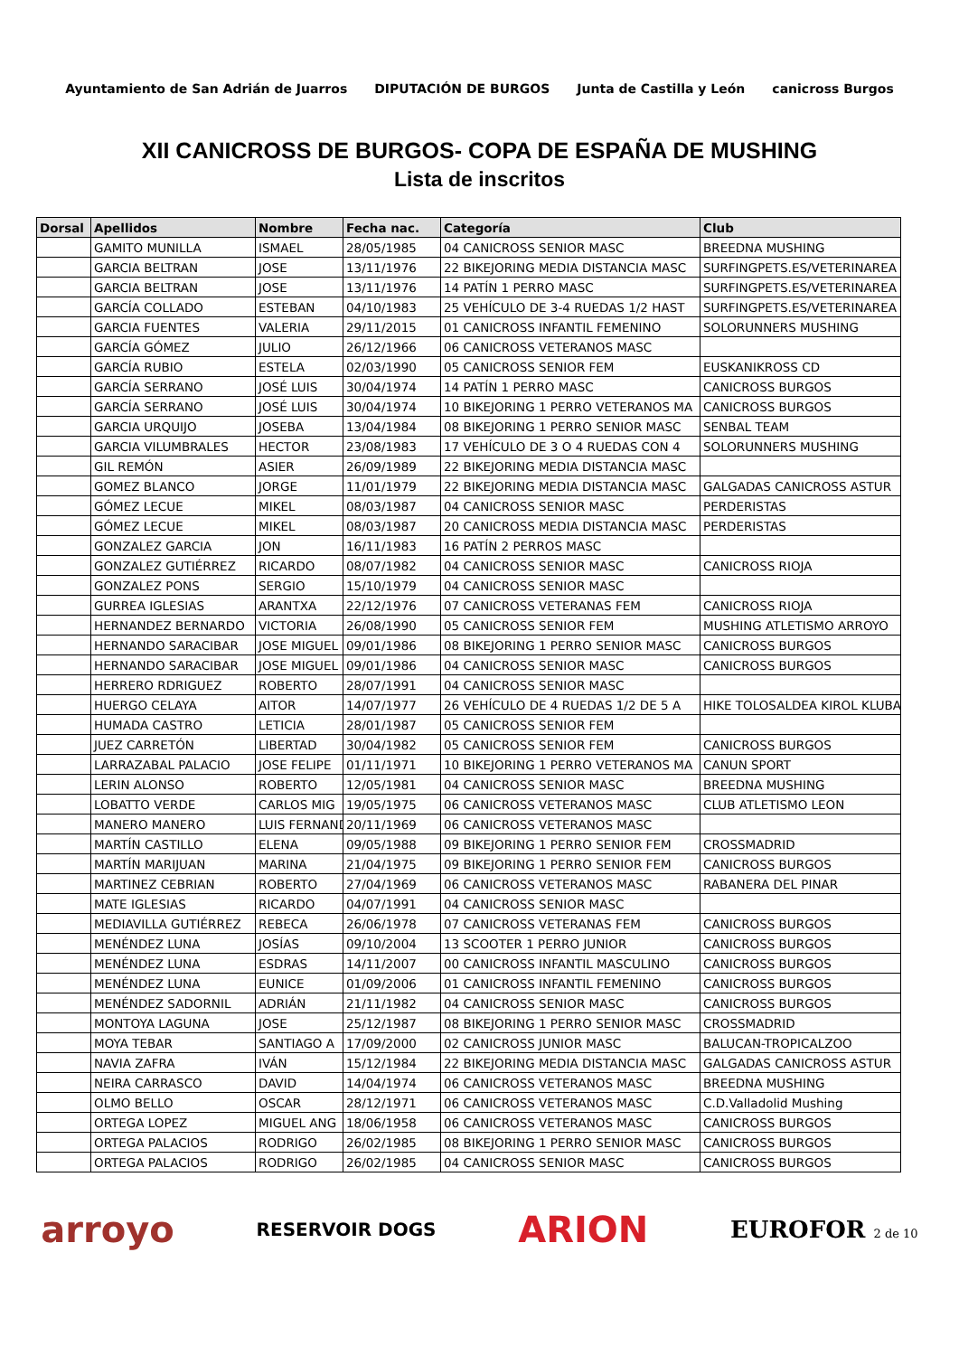Ayuntamiento de San Adrián de Juarros DIPUTACIÓN DE BURGOS Junta de Castilla y León canicross Burgos
XII CANICROSS DE BURGOS- COPA DE ESPAÑA DE MUSHING
Lista de inscritos
| Dorsal | Apellidos | Nombre | Fecha nac. | Categoría | Club |
| --- | --- | --- | --- | --- | --- |
| | GAMITO MUNILLA | ISMAEL | 28/05/1985 | 04 CANICROSS SENIOR MASC | BREEDNA MUSHING |
| | GARCIA BELTRAN | JOSE | 13/11/1976 | 22 BIKEJORING MEDIA DISTANCIA MASC | SURFINGPETS.ES/VETERINAREA |
| | GARCIA BELTRAN | JOSE | 13/11/1976 | 14 PATÍN 1 PERRO MASC | SURFINGPETS.ES/VETERINAREA |
| | GARCÍA COLLADO | ESTEBAN | 04/10/1983 | 25 VEHÍCULO DE 3-4 RUEDAS 1/2 HAST | SURFINGPETS.ES/VETERINAREA |
| | GARCIA FUENTES | VALERIA | 29/11/2015 | 01 CANICROSS INFANTIL FEMENINO | SOLORUNNERS MUSHING |
| | GARCÍA GÓMEZ | JULIO | 26/12/1966 | 06 CANICROSS VETERANOS MASC | |
| | GARCÍA RUBIO | ESTELA | 02/03/1990 | 05 CANICROSS SENIOR FEM | EUSKANIKROSS CD |
| | GARCÍA SERRANO | JOSÉ LUIS | 30/04/1974 | 14 PATÍN 1 PERRO MASC | CANICROSS BURGOS |
| | GARCÍA SERRANO | JOSÉ LUIS | 30/04/1974 | 10 BIKEJORING 1 PERRO VETERANOS MA | CANICROSS BURGOS |
| | GARCIA URQUIJO | JOSEBA | 13/04/1984 | 08 BIKEJORING 1 PERRO SENIOR MASC | SENBAL TEAM |
| | GARCIA VILUMBRALES | HECTOR | 23/08/1983 | 17 VEHÍCULO DE 3 O 4 RUEDAS CON 4 | SOLORUNNERS MUSHING |
| | GIL REMÓN | ASIER | 26/09/1989 | 22 BIKEJORING MEDIA DISTANCIA MASC | |
| | GOMEZ BLANCO | JORGE | 11/01/1979 | 22 BIKEJORING MEDIA DISTANCIA MASC | GALGADAS CANICROSS ASTUR |
| | GÓMEZ LECUE | MIKEL | 08/03/1987 | 04 CANICROSS SENIOR MASC | PERDERISTAS |
| | GÓMEZ LECUE | MIKEL | 08/03/1987 | 20 CANICROSS MEDIA DISTANCIA MASC | PERDERISTAS |
| | GONZALEZ GARCIA | JON | 16/11/1983 | 16 PATÍN 2 PERROS MASC | |
| | GONZALEZ GUTIÉRREZ | RICARDO | 08/07/1982 | 04 CANICROSS SENIOR MASC | CANICROSS RIOJA |
| | GONZALEZ PONS | SERGIO | 15/10/1979 | 04 CANICROSS SENIOR MASC | |
| | GURREA IGLESIAS | ARANTXA | 22/12/1976 | 07 CANICROSS VETERANAS FEM | CANICROSS RIOJA |
| | HERNANDEZ BERNARDO | VICTORIA | 26/08/1990 | 05 CANICROSS SENIOR FEM | MUSHING ATLETISMO ARROYO |
| | HERNANDO SARACIBAR | JOSE MIGUEL | 09/01/1986 | 08 BIKEJORING 1 PERRO SENIOR MASC | CANICROSS BURGOS |
| | HERNANDO SARACIBAR | JOSE MIGUEL | 09/01/1986 | 04 CANICROSS SENIOR MASC | CANICROSS BURGOS |
| | HERRERO RDRIGUEZ | ROBERTO | 28/07/1991 | 04 CANICROSS SENIOR MASC | |
| | HUERGO CELAYA | AITOR | 14/07/1977 | 26 VEHÍCULO DE 4 RUEDAS 1/2 DE 5 A | HIKE TOLOSALDEA KIROL KLUBA |
| | HUMADA CASTRO | LETICIA | 28/01/1987 | 05 CANICROSS SENIOR FEM | |
| | JUEZ CARRETÓN | LIBERTAD | 30/04/1982 | 05 CANICROSS SENIOR FEM | CANICROSS BURGOS |
| | LARRAZABAL PALACIO | JOSE FELIPE | 01/11/1971 | 10 BIKEJORING 1 PERRO VETERANOS MA | CANUN SPORT |
| | LERIN ALONSO | ROBERTO | 12/05/1981 | 04 CANICROSS SENIOR MASC | BREEDNA MUSHING |
| | LOBATTO VERDE | CARLOS MIG | 19/05/1975 | 06 CANICROSS VETERANOS MASC | CLUB ATLETISMO LEON |
| | MANERO MANERO | LUIS FERNAND | 20/11/1969 | 06 CANICROSS VETERANOS MASC | |
| | MARTÍN CASTILLO | ELENA | 09/05/1988 | 09 BIKEJORING 1 PERRO SENIOR FEM | CROSSMADRID |
| | MARTÍN MARIJUAN | MARINA | 21/04/1975 | 09 BIKEJORING 1 PERRO SENIOR FEM | CANICROSS BURGOS |
| | MARTINEZ CEBRIAN | ROBERTO | 27/04/1969 | 06 CANICROSS VETERANOS MASC | RABANERA DEL PINAR |
| | MATE IGLESIAS | RICARDO | 04/07/1991 | 04 CANICROSS SENIOR MASC | |
| | MEDIAVILLA GUTIÉRREZ | REBECA | 26/06/1978 | 07 CANICROSS VETERANAS FEM | CANICROSS BURGOS |
| | MENÉNDEZ LUNA | JOSÍAS | 09/10/2004 | 13 SCOOTER 1 PERRO JUNIOR | CANICROSS BURGOS |
| | MENÉNDEZ LUNA | ESDRAS | 14/11/2007 | 00 CANICROSS INFANTIL MASCULINO | CANICROSS BURGOS |
| | MENÉNDEZ LUNA | EUNICE | 01/09/2006 | 01 CANICROSS INFANTIL FEMENINO | CANICROSS BURGOS |
| | MENÉNDEZ SADORNIL | ADRIÁN | 21/11/1982 | 04 CANICROSS SENIOR MASC | CANICROSS BURGOS |
| | MONTOYA LAGUNA | JOSE | 25/12/1987 | 08 BIKEJORING 1 PERRO SENIOR MASC | CROSSMADRID |
| | MOYA TEBAR | SANTIAGO A | 17/09/2000 | 02 CANICROSS JUNIOR MASC | BALUCAN-TROPICALZOO |
| | NAVIA ZAFRA | IVÁN | 15/12/1984 | 22 BIKEJORING MEDIA DISTANCIA MASC | GALGADAS CANICROSS ASTUR |
| | NEIRA CARRASCO | DAVID | 14/04/1974 | 06 CANICROSS VETERANOS MASC | BREEDNA MUSHING |
| | OLMO BELLO | OSCAR | 28/12/1971 | 06 CANICROSS VETERANOS MASC | C.D.Valladolid Mushing |
| | ORTEGA LOPEZ | MIGUEL ANG | 18/06/1958 | 06 CANICROSS VETERANOS MASC | CANICROSS BURGOS |
| | ORTEGA PALACIOS | RODRIGO | 26/02/1985 | 08 BIKEJORING 1 PERRO SENIOR MASC | CANICROSS BURGOS |
| | ORTEGA PALACIOS | RODRIGO | 26/02/1985 | 04 CANICROSS SENIOR MASC | CANICROSS BURGOS |
arroyo RESERVOIR DOGS ARION EUROFOR 2 de 10